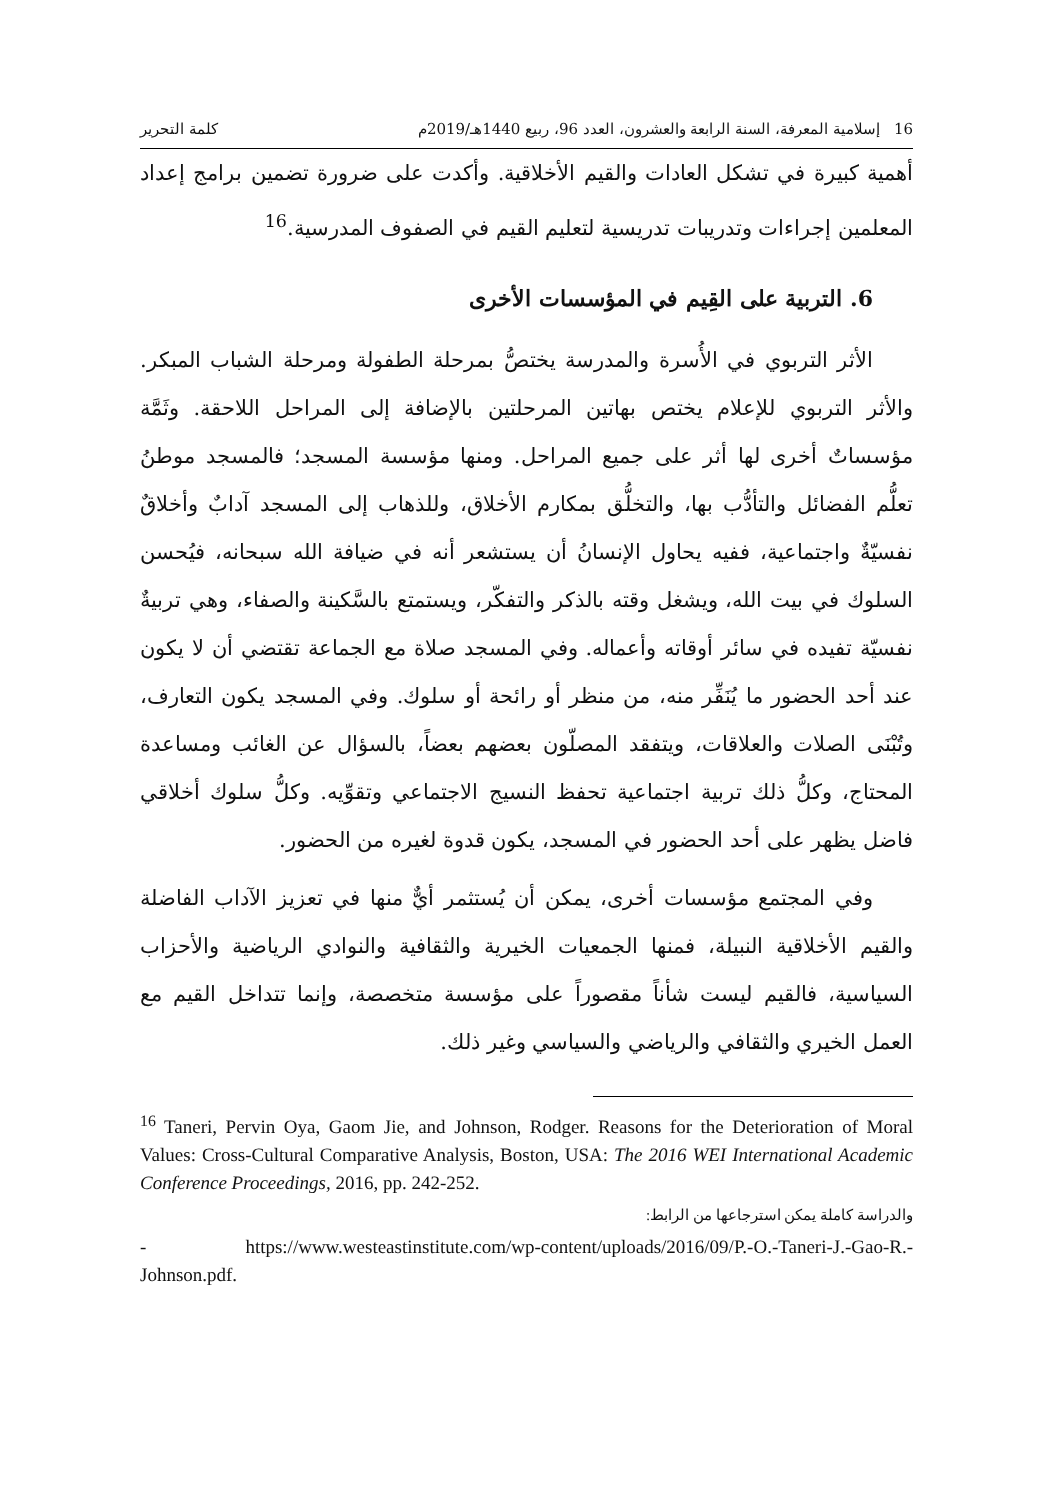16 إسلامية المعرفة، السنة الرابعة والعشرون، العدد 96، ربيع 1440هـ/2019م كلمة التحرير
أهمية كبيرة في تشكل العادات والقيم الأخلاقية. وأكدت على ضرورة تضمين برامج إعداد المعلمين إجراءات وتدريبات تدريسية لتعليم القيم في الصفوف المدرسية.<sup>16</sup>
6. التربية على القِيم في المؤسسات الأخرى
الأثر التربوي في الأُسرة والمدرسة يختصُّ بمرحلة الطفولة ومرحلة الشباب المبكر. والأثر التربوي للإعلام يختص بهاتين المرحلتين بالإضافة إلى المراحل اللاحقة. وثَمَّة مؤسساتٌ أخرى لها أثر على جميع المراحل. ومنها مؤسسة المسجد؛ فالمسجد موطنُ تعلُّم الفضائل والتأدُّب بها، والتخلُّق بمكارم الأخلاق، وللذهاب إلى المسجد آدابٌ وأخلاقٌ نفسيّةٌ واجتماعية، ففيه يحاول الإنسانُ أن يستشعر أنه في ضيافة الله سبحانه، فيُحسن السلوك في بيت الله، ويشغل وقته بالذكر والتفكّر، ويستمتع بالسَّكينة والصفاء، وهي تربيةٌ نفسيّة تفيده في سائر أوقاته وأعماله. وفي المسجد صلاة مع الجماعة تقتضي أن لا يكون عند أحد الحضور ما يُنَفِّر منه، من منظر أو رائحة أو سلوك. وفي المسجد يكون التعارف، وتُبْنَى الصلات والعلاقات، ويتفقد المصلّون بعضهم بعضاً، بالسؤال عن الغائب ومساعدة المحتاج، وكلُّ ذلك تربية اجتماعية تحفظ النسيج الاجتماعي وتقوِّيه. وكلُّ سلوك أخلاقي فاضل يظهر على أحد الحضور في المسجد، يكون قدوة لغيره من الحضور.
وفي المجتمع مؤسسات أخرى، يمكن أن يُستثمر أيٌّ منها في تعزيز الآداب الفاضلة والقيم الأخلاقية النبيلة، فمنها الجمعيات الخيرية والثقافية والنوادي الرياضية والأحزاب السياسية، فالقيم ليست شأناً مقصوراً على مؤسسة متخصصة، وإنما تتداخل القيم مع العمل الخيري والثقافي والرياضي والسياسي وغير ذلك.
<sup>16</sup> Taneri, Pervin Oya, Gaom Jie, and Johnson, Rodger. Reasons for the Deterioration of Moral Values: Cross-Cultural Comparative Analysis, Boston, USA: The 2016 WEI International Academic Conference Proceedings, 2016, pp. 242-252.
والدراسة كاملة يمكن استرجاعها من الرابط:
- https://www.westeastinstitute.com/wp-content/uploads/2016/09/P.-O.-Taneri-J.-Gao-R.-Johnson.pdf.